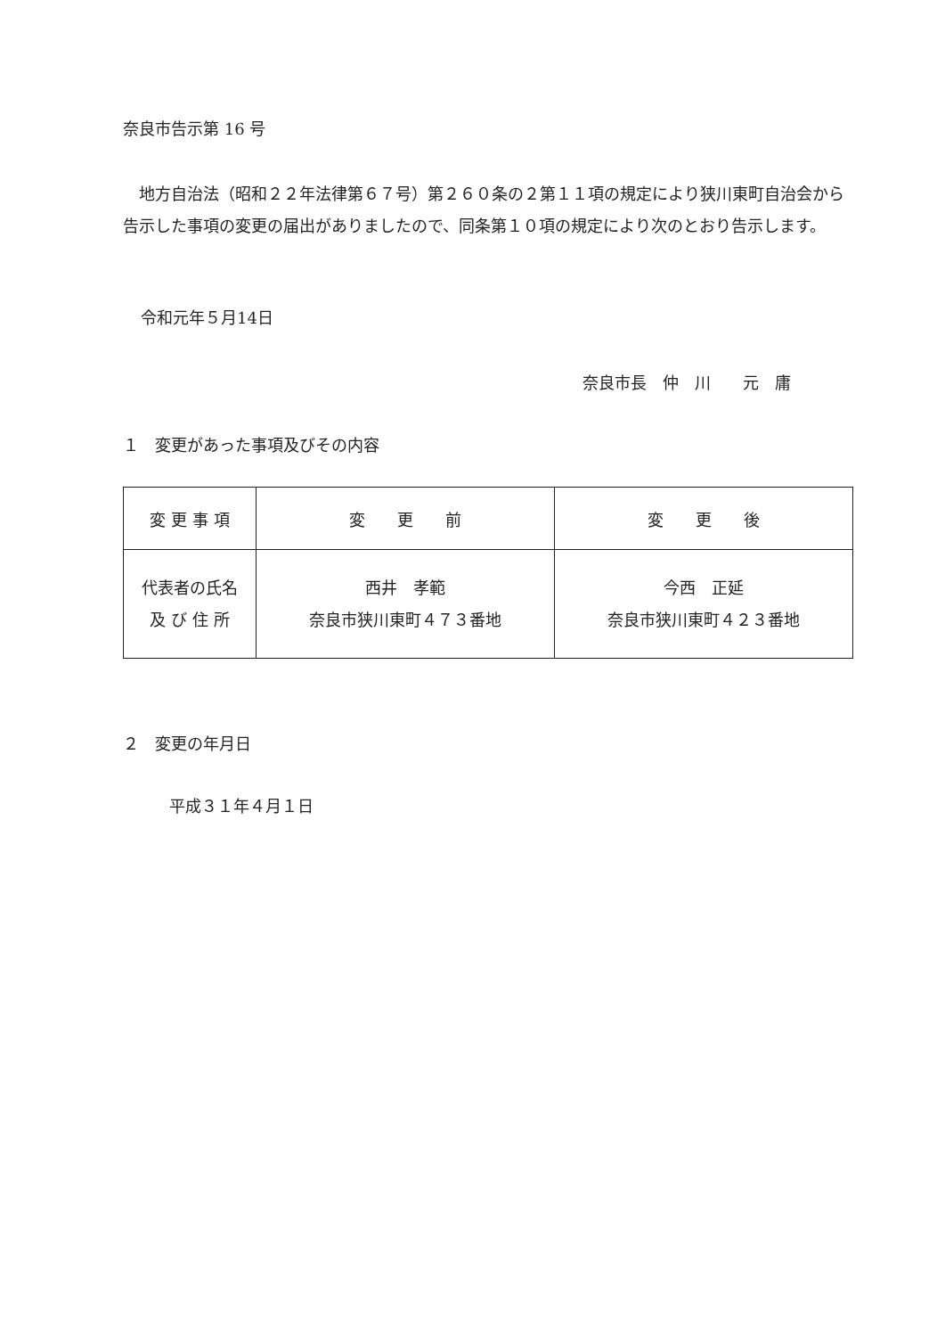奈良市告示第 16 号
地方自治法（昭和２２年法律第６７号）第２６０条の２第１１項の規定により狭川東町自治会から告示した事項の変更の届出がありましたので、同条第１０項の規定により次のとおり告示します。
令和元年５月14日
奈良市長　仲　川　　元　庸
１　変更があった事項及びその内容
| 変 更 事 項 | 変 更 前 | 変 更 後 |
| --- | --- | --- |
| 代表者の氏名 及 び 住 所 | 西井 孝範 奈良市狭川東町４７３番地 | 今西 正延 奈良市狭川東町４２３番地 |
２　変更の年月日
平成３１年４月１日